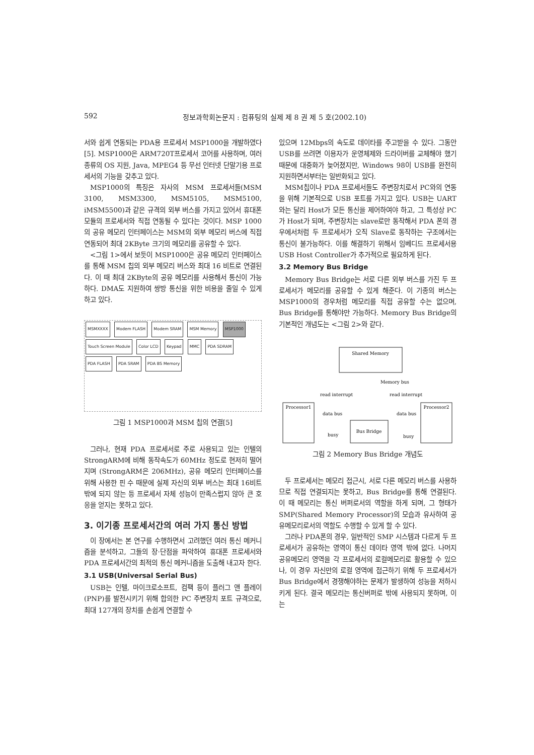592 정보과학회논문지 : 컴퓨팅의 실제 제 8 권 제 5 호(2002.10)
서와 쉽게 연동되는 PDA용 프로세서 MSP1000을 개발하였다[5]. MSP1000은 ARM720T프로세서 코어를 사용하며, 여러 종류의 OS 지원, Java, MPEG4 등 무선 인터넷 단말기용 프로세서의 기능을 갖추고 있다.
MSP1000의 특징은 자사의 MSM 프로세서들(MSM 3100, MSM3300, MSM5105, MSM5100, iMSM5500)과 같은 규격의 외부 버스를 가지고 있어서 휴대폰 모듈의 프로세서와 직접 연동될 수 있다는 것이다. MSP 1000의 공유 메모리 인터페이스는 MSM의 외부 메모리 버스에 직접 연동되어 최대 2KByte 크기의 메모리를 공유할 수 있다.
<그림 1>에서 보듯이 MSP1000은 공유 메모리 인터페이스를 통해 MSM 칩의 외부 메모리 버스와 최대 16 비트로 연결된다. 이 때 최대 2KByte의 공유 메모리를 사용해서 통신이 가능하다. DMA도 지원하여 쌍방 통신을 위한 비용을 줄일 수 있게 하고 있다.
MSMXXXX Modem FLASH Modem SRAM MSM Memory MSP1000
Touch Screen Module Color LCD Keypad MMC PDA SDRAM PDA FLASH PDA SRAM PDA BS Memory
그림 1 MSP1000과 MSM 칩의 연결[5]
그러나, 현재 PDA 프로세서로 주로 사용되고 있는 인텔의 StrongARM에 비해 동작속도가 60MHz 정도로 현저히 떨어지며 (StrongARM은 206MHz), 공유 메모리 인터페이스를 위해 사용한 핀 수 때문에 실제 자신의 외부 버스는 최대 16비트 밖에 되지 않는 등 프로세서 자체 성능이 만족스럽지 않아 큰 호응을 얻지는 못하고 있다.
3. 이기종 프로세서간의 여러 가지 통신 방법
이 장에서는 본 연구를 수행하면서 고려했던 여러 통신 메커니즘을 분석하고, 그들의 장·단점을 파악하여 휴대폰 프로세서와 PDA 프로세서간의 최적의 통신 메커니즘을 도출해 내고자 한다.
3.1 USB(Universal Serial Bus)
USB는 인텔, 마이크로소프트, 컴팩 등이 플러그 앤 플레이(PNP)를 발전시키기 위해 합의한 PC 주변장치 포트 규격으로, 최대 127개의 장치를 손쉽게 연결할 수
있으며 12Mbps의 속도로 데이타를 주고받을 수 있다. 그동안 USB를 쓰려면 이용자가 운영체제와 드라이버를 교체해야 했기 때문에 대중화가 늦어졌지만, Windows 98이 USB를 완전히 지원하면서부터는 일반화되고 있다.
MSM칩이나 PDA 프로세서들도 주변장치로서 PC와의 연동을 위해 기본적으로 USB 포트를 가지고 있다. USB는 UART와는 달리 Host가 모든 통신을 제어하여야 하고, 그 특성상 PC가 Host가 되며, 주변장치는 slave로만 동작해서 PDA 폰의 경우에서처럼 두 프로세서가 오직 Slave로 동작하는 구조에서는 통신이 불가능하다. 이를 해결하기 위해서 임베디드 프로세서용 USB Host Controller가 추가적으로 필요하게 된다.
3.2 Memory Bus Bridge
Memory Bus Bridge는 서로 다른 외부 버스를 가진 두 프로세서가 메모리를 공유할 수 있게 해준다. 이 기종의 버스는 MSP1000의 경우처럼 메모리를 직접 공유할 수는 없으며, Bus Bridge를 통해야만 가능하다. Memory Bus Bridge의 기본적인 개념도는 <그림 2>와 같다.
Shared Memory
Memory bus
Processor1
Processor2
Bus Bridge
read interrupt
read interrupt
data bus
data bus
busy
busy
그림 2 Memory Bus Bridge 개념도
두 프로세서는 메모리 접근시, 서로 다른 메모리 버스를 사용하므로 직접 연결되지는 못하고, Bus Bridge를 통해 연결된다. 이 때 메모리는 통신 버퍼로서의 역할을 하게 되며, 그 형태가 SMP(Shared Memory Processor)의 모습과 유사하여 공유메모리로서의 역할도 수행할 수 있게 할 수 있다.
그러나 PDA폰의 경우, 일반적인 SMP 시스템과 다르게 두 프로세서가 공유하는 영역이 통신 데이타 영역 밖에 없다. 나머지 공유메모리 영역을 각 프로세서의 로컬메모리로 활용할 수 있으나, 이 경우 자신만의 로컬 영역에 접근하기 위해 두 프로세서가 Bus Bridge에서 경쟁해야하는 문제가 발생하여 성능을 저하시키게 된다. 결국 메모리는 통신버퍼로 밖에 사용되지 못하며, 이는